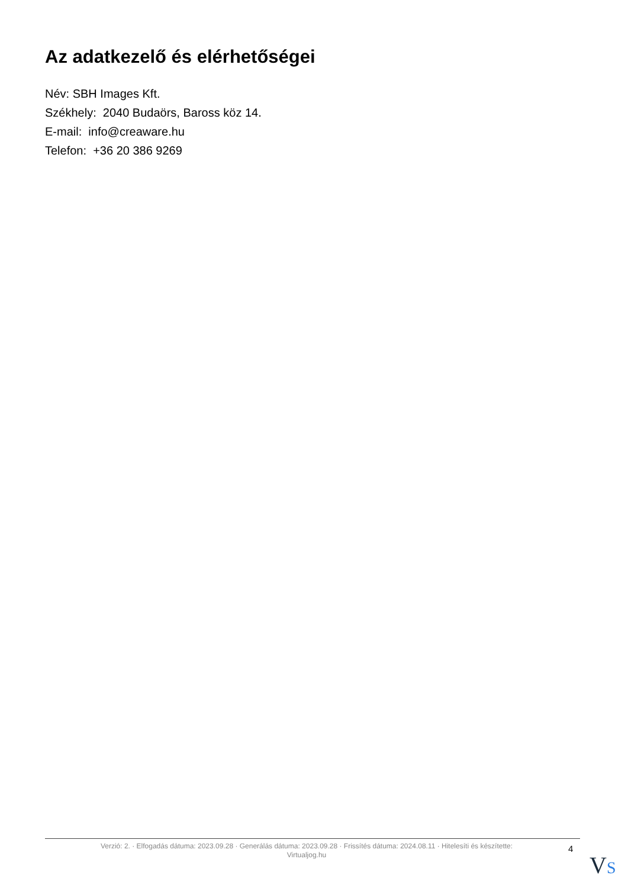Az adatkezelő és elérhetőségei
Név: SBH Images Kft.
Székhely: 2040 Budaörs, Baross köz 14.
E-mail: info@creaware.hu
Telefon: +36 20 386 9269
Verzió: 2. · Elfogadás dátuma: 2023.09.28 · Generálás dátuma: 2023.09.28 · Frissítés dátuma: 2024.08.11 · Hitelesíti és készítette:
Virtualjog.hu
4
VS